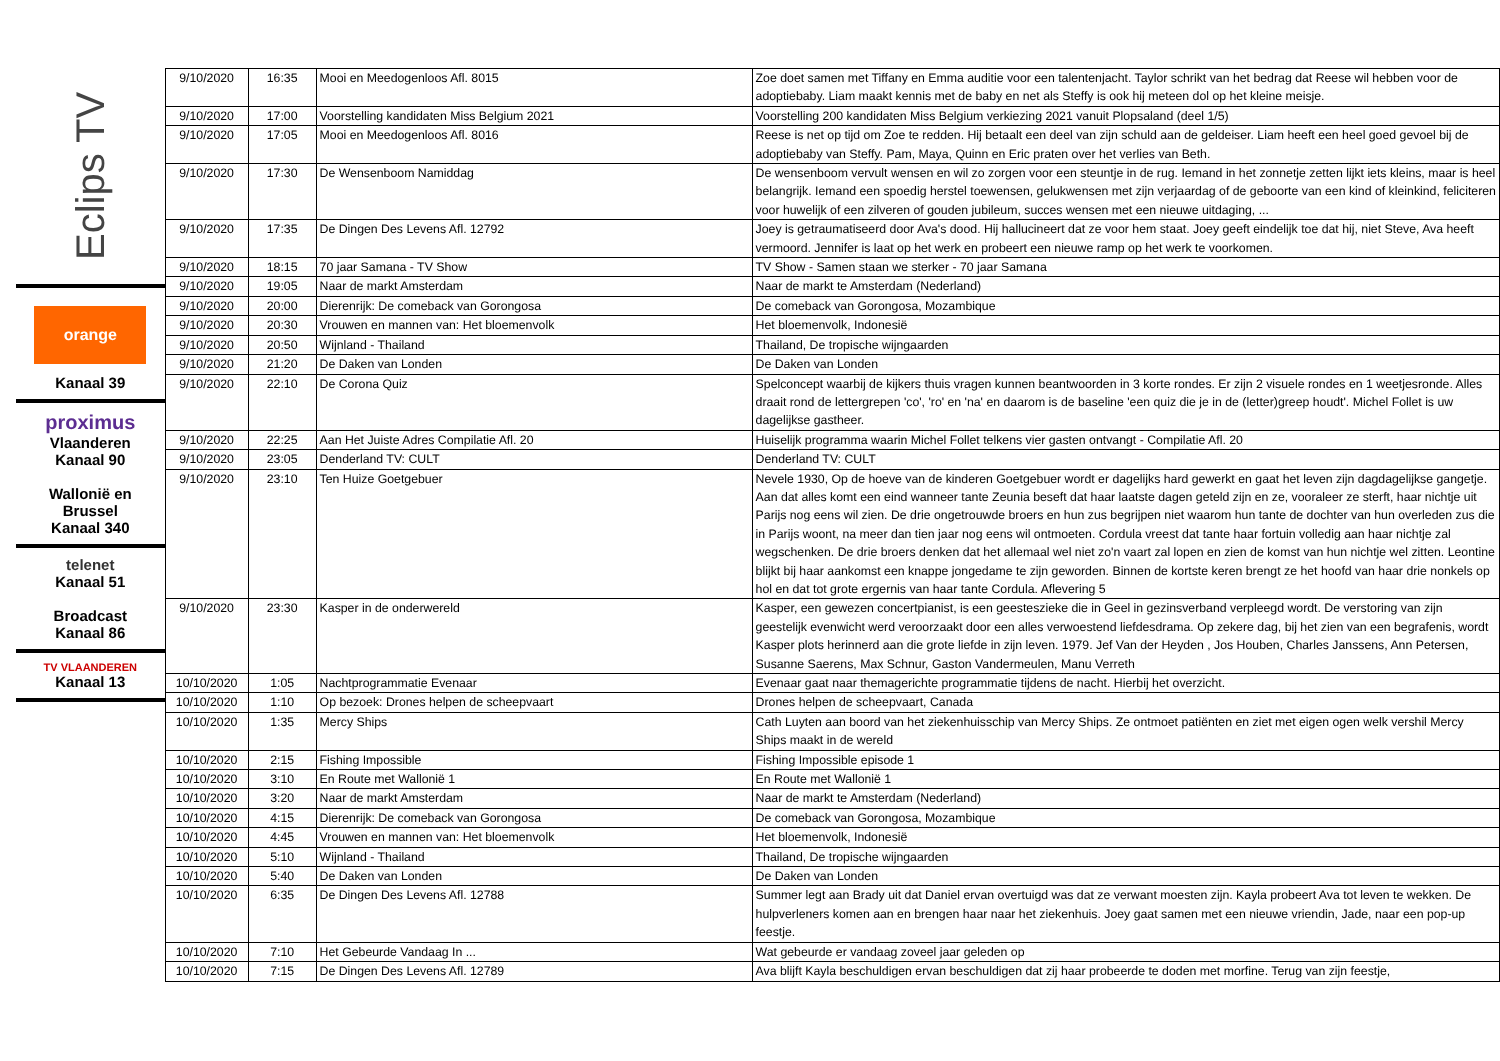Eclips TV
orange
Kanaal 39
proximus
Vlaanderen
Kanaal 90
Wallonië en
Brussel
Kanaal 340
telenet
Kanaal 51
Broadcast
Kanaal 86
TV VLAANDEREN
Kanaal 13
| 9/10/2020 | 16:35 | Mooi en Meedogenloos Afl. 8015 | Zoe doet samen met Tiffany en Emma auditie voor een talentenjacht. Taylor schrikt van het bedrag dat Reese wil hebben voor de adoptiebaby. Liam maakt kennis met de baby en net als Steffy is ook hij meteen dol op het kleine meisje. |
| 9/10/2020 | 17:00 | Voorstelling kandidaten Miss Belgium 2021 | Voorstelling 200 kandidaten Miss Belgium verkiezing 2021 vanuit Plopsaland (deel 1/5) |
| 9/10/2020 | 17:05 | Mooi en Meedogenloos Afl. 8016 | Reese is net op tijd om Zoe te redden. Hij betaalt een deel van zijn schuld aan de geldeiser. Liam heeft een heel goed gevoel bij de adoptiebaby van Steffy. Pam, Maya, Quinn en Eric praten over het verlies van Beth. |
| 9/10/2020 | 17:30 | De Wensenboom Namiddag | De wensenboom vervult wensen en wil zo zorgen voor een steuntje in de rug. Iemand in het zonnetje zetten lijkt iets kleins, maar is heel belangrijk. Iemand een spoedig herstel toewensen, gelukwensen met zijn verjaardag of de geboorte van een kind of kleinkind, feliciteren voor huwelijk of een zilveren of gouden jubileum, succes wensen met een nieuwe uitdaging, ... |
| 9/10/2020 | 17:35 | De Dingen Des Levens Afl. 12792 | Joey is getraumatiseerd door Ava's dood. Hij hallucineert dat ze voor hem staat. Joey geeft eindelijk toe dat hij, niet Steve, Ava heeft vermoord. Jennifer is laat op het werk en probeert een nieuwe ramp op het werk te voorkomen. |
| 9/10/2020 | 18:15 | 70 jaar Samana - TV Show | TV Show - Samen staan we sterker - 70 jaar Samana |
| 9/10/2020 | 19:05 | Naar de markt Amsterdam | Naar de markt te Amsterdam (Nederland) |
| 9/10/2020 | 20:00 | Dierenrijk: De comeback van Gorongosa | De comeback van Gorongosa, Mozambique |
| 9/10/2020 | 20:30 | Vrouwen en mannen van: Het bloemenvolk | Het bloemenvolk, Indonesië |
| 9/10/2020 | 20:50 | Wijnland - Thailand | Thailand, De tropische wijngaarden |
| 9/10/2020 | 21:20 | De Daken van Londen | De Daken van Londen |
| 9/10/2020 | 22:10 | De Corona Quiz | Spelconcept waarbij de kijkers thuis vragen kunnen beantwoorden in 3 korte rondes. Er zijn 2 visuele rondes en 1 weetjesronde. Alles draait rond de lettergrepen 'co', 'ro' en 'na' en daarom is de baseline 'een quiz die je in de (letter)greep houdt'. Michel Follet is uw dagelijkse gastheer. |
| 9/10/2020 | 22:25 | Aan Het Juiste Adres Compilatie Afl. 20 | Huiselijk programma waarin Michel Follet telkens vier gasten ontvangt - Compilatie Afl. 20 |
| 9/10/2020 | 23:05 | Denderland TV: CULT | Denderland TV: CULT |
| 9/10/2020 | 23:10 | Ten Huize Goetgebuer | Nevele 1930, Op de hoeve van de kinderen Goetgebuer wordt er dagelijks hard gewerkt en gaat het leven zijn dagdagelijkse gangetje. Aan dat alles komt een eind wanneer tante Zeunia beseft dat haar laatste dagen geteld zijn en ze, vooraleer ze sterft, haar nichtje uit Parijs nog eens wil zien. De drie ongetrouwde broers en hun zus begrijpen niet waarom hun tante de dochter van hun overleden zus die in Parijs woont, na meer dan tien jaar nog eens wil ontmoeten. Cordula vreest dat tante haar fortuin volledig aan haar nichtje zal wegschenken. De drie broers denken dat het allemaal wel niet zo'n vaart zal lopen en zien de komst van hun nichtje wel zitten. Leontine blijkt bij haar aankomst een knappe jongedame te zijn geworden. Binnen de kortste keren brengt ze het hoofd van haar drie nonkels op hol en dat tot grote ergernis van haar tante Cordula. Aflevering 5 |
| 9/10/2020 | 23:30 | Kasper in de onderwereld | Kasper, een gewezen concertpianist, is een geesteszieke die in Geel in gezinsverband verpleegd wordt. De verstoring van zijn geestelijk evenwicht werd veroorzaakt door een alles verwoestend liefdesdrama. Op zekere dag, bij het zien van een begrafenis, wordt Kasper plots herinnerd aan die grote liefde in zijn leven. 1979. Jef Van der Heyden , Jos Houben, Charles Janssens, Ann Petersen, Susanne Saerens, Max Schnur, Gaston Vandermeulen, Manu Verreth |
| 10/10/2020 | 1:05 | Nachtprogrammatie Evenaar | Evenaar gaat naar themagerichte programmatie tijdens de nacht. Hierbij het overzicht. |
| 10/10/2020 | 1:10 | Op bezoek: Drones helpen de scheepvaart | Drones helpen de scheepvaart, Canada |
| 10/10/2020 | 1:35 | Mercy Ships | Cath Luyten aan boord van het ziekenhuisschip van Mercy Ships. Ze ontmoet patiënten en ziet met eigen ogen welk vershil Mercy Ships maakt in de wereld |
| 10/10/2020 | 2:15 | Fishing Impossible | Fishing Impossible episode 1 |
| 10/10/2020 | 3:10 | En Route met Wallonië 1 | En Route met Wallonië 1 |
| 10/10/2020 | 3:20 | Naar de markt Amsterdam | Naar de markt te Amsterdam (Nederland) |
| 10/10/2020 | 4:15 | Dierenrijk: De comeback van Gorongosa | De comeback van Gorongosa, Mozambique |
| 10/10/2020 | 4:45 | Vrouwen en mannen van: Het bloemenvolk | Het bloemenvolk, Indonesië |
| 10/10/2020 | 5:10 | Wijnland - Thailand | Thailand, De tropische wijngaarden |
| 10/10/2020 | 5:40 | De Daken van Londen | De Daken van Londen |
| 10/10/2020 | 6:35 | De Dingen Des Levens Afl. 12788 | Summer legt aan Brady uit dat Daniel ervan overtuigd was dat ze verwant moesten zijn. Kayla probeert Ava tot leven te wekken. De hulpverleners komen aan en brengen haar naar het ziekenhuis. Joey gaat samen met een nieuwe vriendin, Jade, naar een pop-up feestje. |
| 10/10/2020 | 7:10 | Het Gebeurde Vandaag In ... | Wat gebeurde er vandaag zoveel jaar geleden op |
| 10/10/2020 | 7:15 | De Dingen Des Levens Afl. 12789 | Ava blijft Kayla beschuldigen ervan beschuldigen dat zij haar probeerde te doden met morfine. Terug van zijn feestje, |